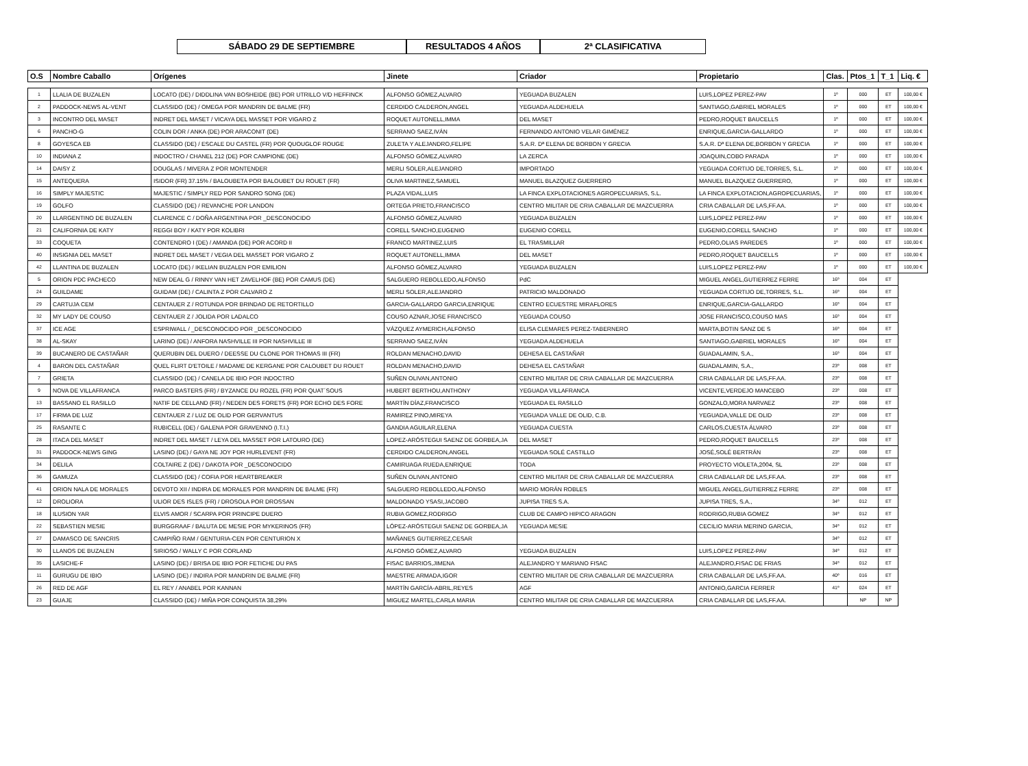SÁBADO 29 DE SEPTIEMBRE RESULTADOS 4 AÑOS 2ª CLASIFICATIVA
| O.S | Nombre Caballo | Orígenes | Jinete | Criador | Propietario | Clas. | Ptos_1 | T_1 | Liq. € |
| --- | --- | --- | --- | --- | --- | --- | --- | --- | --- |
| 1 | LLALIA DE BUZALEN | LOCATO (DE) / DIDDLINA VAN BOSHEIDE (BE) POR UTRILLO V/D HEFFINCK | ALFONSO GÓMEZ,ALVARO | YEGUADA BUZALEN | LUIS,LOPEZ PEREZ-PAV | 1º | 000 | ET | 100,00 € |
| 2 | PADDOCK-NEWS AL-VENT | CLASSIDO (DE) / OMEGA POR MANDRIN DE BALME (FR) | CERDIDO CALDERON,ANGEL | YEGUADA ALDEHUELA | SANTIAGO,GABRIEL MORALES | 1º | 000 | ET | 100,00 € |
| 3 | INCONTRO DEL MASET | INDRET DEL MASET / VICAYA DEL MASSET POR VIGARO Z | ROQUET AUTONELL,IMMA | DEL MASET | PEDRO,ROQUET BAUCELLS | 1º | 000 | ET | 100,00 € |
| 6 | PANCHO-G | COLIN DOR / ANKA (DE) POR ARACONIT (DE) | SERRANO SAEZ,IVÁN | FERNANDO ANTONIO VELAR GIMÉNEZ | ENRIQUE,GARCIA-GALLARDO | 1º | 000 | ET | 100,00 € |
| 8 | GOYESCA EB | CLASSIDO (DE) / ESCALE DU CASTEL (FR) POR QUOUGLOF ROUGE | ZULETA Y ALEJANDRO,FELIPE | S.A.R. Dª ELENA DE BORBON Y GRECIA | S.A.R. Dª ELENA DE,BORBON Y GRECIA | 1º | 000 | ET | 100,00 € |
| 10 | INDIANA Z | INDOCTRO / CHANEL 212 (DE) POR CAMPIONE (DE) | ALFONSO GÓMEZ,ALVARO | LA ZERCA | JOAQUIN,COBO PARADA | 1º | 000 | ET | 100,00 € |
| 14 | DAISY Z | DOUGLAS / MIVERA Z POR MONTENDER | MERLI SOLER,ALEJANDRO | IMPORTADO | YEGUADA CORTIJO DE,TORRES, S.L. | 1º | 000 | ET | 100,00 € |
| 15 | ANTEQUERA | ISIDOR (FR) 37.15% / BALOUBETA POR BALOUBET DU ROUET (FR) | OLIVA MARTINEZ,SAMUEL | MANUEL BLAZQUEZ GUERRERO | MANUEL BLAZQUEZ GUERRERO, | 1º | 000 | ET | 100,00 € |
| 16 | SIMPLY MAJESTIC | MAJESTIC / SIMPLY RED POR SANDRO SONG (DE) | PLAZA VIDAL,LUIS | LA FINCA EXPLOTACIONES AGROPECUARIAS, S.L. | LA FINCA EXPLOTACION,AGROPECUARIAS, | 1º | 000 | ET | 100,00 € |
| 19 | GOLFO | CLASSIDO (DE) / REVANCHE POR LANDON | ORTEGA PRIETO,FRANCISCO | CENTRO MILITAR DE CRIA CABALLAR DE MAZCUERRA | CRIA CABALLAR DE LAS,FF.AA. | 1º | 000 | ET | 100,00 € |
| 20 | LLARGENTINO DE BUZALEN | CLARENCE C / DOÑA ARGENTINA POR _DESCONOCIDO | ALFONSO GÓMEZ,ALVARO | YEGUADA BUZALEN | LUIS,LOPEZ PEREZ-PAV | 1º | 000 | ET | 100,00 € |
| 21 | CALIFORNIA DE KATY | REGGI BOY / KATY POR KOLIBRI | CORELL SANCHO,EUGENIO | EUGENIO CORELL | EUGENIO,CORELL SANCHO | 1º | 000 | ET | 100,00 € |
| 33 | COQUETA | CONTENDRO I (DE) / AMANDA (DE) POR ACORD II | FRANCO MARTINEZ,LUIS | EL TRASMILLAR | PEDRO,OLIAS PAREDES | 1º | 000 | ET | 100,00 € |
| 40 | INSIGNIA DEL MASET | INDRET DEL MASET / VEGIA DEL MASSET POR VIGARO Z | ROQUET AUTONELL,IMMA | DEL MASET | PEDRO,ROQUET BAUCELLS | 1º | 000 | ET | 100,00 € |
| 42 | LLANTINA DE BUZALEN | LOCATO (DE) / IKELIAN BUZALEN POR EMILION | ALFONSO GÓMEZ,ALVARO | YEGUADA BUZALEN | LUIS,LOPEZ PEREZ-PAV | 1º | 000 | ET | 100,00 € |
| 5 | ORION PDC PACHECO | NEW DEAL G / RINNY VAN HET ZAVELHOF (BE) POR CAMUS (DE) | SALGUERO REBOLLEDO,ALFONSO | PdC | MIGUEL ANGEL,GUTIERREZ FERRE | 16º | 004 | ET | |
| 24 | GUILDAME | GUIDAM (DE) / CALINTA Z POR CALVARO Z | MERLI SOLER,ALEJANDRO | PATRICIO MALDONADO | YEGUADA CORTIJO DE,TORRES, S.L. | 16º | 004 | ET | |
| 29 | CARTUJA CEM | CENTAUER Z / ROTUNDA POR BRINDAO DE RETORTILLO | GARCIA-GALLARDO GARCIA,ENRIQUE | CENTRO ECUESTRE MIRAFLORES | ENRIQUE,GARCIA-GALLARDO | 16º | 004 | ET | |
| 32 | MY LADY DE COUSO | CENTAUER Z / JOLIDA POR LADALCO | COUSO AZNAR,JOSE FRANCISCO | YEGUADA COUSO | JOSE FRANCISCO,COUSO MAS | 16º | 004 | ET | |
| 37 | ICE AGE | ESPRIWALL / _DESCONOCIDO POR _DESCONOCIDO | VÁZQUEZ AYMERICH,ALFONSO | ELISA CLEMARES PEREZ-TABERNERO | MARTA,BOTIN SANZ DE S | 16º | 004 | ET | |
| 38 | AL-SKAY | LARINO (DE) / ANFORA NASHVILLE III POR NASHVILLE III | SERRANO SAEZ,IVÁN | YEGUADA ALDEHUELA | SANTIAGO,GABRIEL MORALES | 16º | 004 | ET | |
| 39 | BUCANERO DE CASTAÑAR | QUERUBIN DEL DUERO / DEESSE DU CLONE POR THOMAS III (FR) | ROLDAN MENACHO,DAVID | DEHESA EL CASTAÑAR | GUADALAMIN, S.A., | 16º | 004 | ET | |
| 4 | BARON DEL CASTAÑAR | QUEL FLIRT D'ETOILE / MADAME DE KERGANE POR CALOUBET DU ROUET | ROLDAN MENACHO,DAVID | DEHESA EL CASTAÑAR | GUADALAMIN, S.A., | 23º | 008 | ET | |
| 7 | GRIETA | CLASSIDO (DE) / CANELA DE IBIO POR INDOCTRO | SUÑEN OLIVAN,ANTONIO | CENTRO MILITAR DE CRIA CABALLAR DE MAZCUERRA | CRIA CABALLAR DE LAS,FF.AA. | 23º | 008 | ET | |
| 9 | NOVA DE VILLAFRANCA | PARCO BASTERS (FR) / BYZANCE DU ROZEL (FR) POR QUAT´SOUS | HUBERT BERTHOU,ANTHONY | YEGUADA VILLAFRANCA | VICENTE,VERDEJO MANCEBO | 23º | 008 | ET | |
| 13 | BASSANO EL RASILLO | NATIF DE CELLAND (FR) / NEDEN DES FORETS (FR) POR ECHO DES FORE | MARTÍN DÍAZ,FRANCISCO | YEGUADA EL RASILLO | GONZALO,MORA NARVAEZ | 23º | 008 | ET | |
| 17 | FIRMA DE LUZ | CENTAUER Z / LUZ DE OLID POR GERVANTUS | RAMIREZ PINO,MIREYA | YEGUADA VALLE DE OLID, C.B. | YEGUADA,VALLE DE OLID | 23º | 008 | ET | |
| 25 | RASANTE C | RUBICELL (DE) / GALENA POR GRAVENNO (I.T.I.) | GANDIA AGUILAR,ELENA | YEGUADA CUESTA | CARLOS,CUESTA ÁLVARO | 23º | 008 | ET | |
| 28 | ITACA DEL MASET | INDRET DEL MASET / LEYA DEL MASSET POR LATOURO (DE) | LOPEZ-ARÓSTEGUI SAENZ DE GORBEA,JA | DEL MASET | PEDRO,ROQUET BAUCELLS | 23º | 008 | ET | |
| 31 | PADDOCK-NEWS GING | LASINO (DE) / GAYA NE JOY POR HURLEVENT (FR) | CERDIDO CALDERON,ANGEL | YEGUADA SOLÉ CASTILLO | JOSÉ,SOLÉ BERTRÁN | 23º | 008 | ET | |
| 34 | DELILA | COLTAIRE Z (DE) / DAKOTA POR _DESCONOCIDO | CAMIRUAGA RUEDA,ENRIQUE | TODA | PROYECTO VIOLETA,2004, SL | 23º | 008 | ET | |
| 36 | GAMUZA | CLASSIDO (DE) / COFIA POR HEARTBREAKER | SUÑEN OLIVAN,ANTONIO | CENTRO MILITAR DE CRIA CABALLAR DE MAZCUERRA | CRIA CABALLAR DE LAS,FF.AA. | 23º | 008 | ET | |
| 41 | ORION NALA DE MORALES | DEVOTO XII / INDIRA DE MORALES POR MANDRIN DE BALME (FR) | SALGUERO REBOLLEDO,ALFONSO | MARIO MORÁN ROBLES | MIGUEL ANGEL,GUTIERREZ FERRE | 23º | 008 | ET | |
| 12 | DROLIORA | ULIOR DES ISLES (FR) / DROSOLA POR DROSSAN | MALDONADO YSASI,JACOBO | JUPISA TRES S.A. | JUPISA TRES, S.A., | 34º | 012 | ET | |
| 18 | ILUSION YAR | ELVIS AMOR / SCARPA POR PRINCIPE DUERO | RUBIA GOMEZ,RODRIGO | CLUB DE CAMPO HIPICO ARAGON | RODRIGO,RUBIA GOMEZ | 34º | 012 | ET | |
| 22 | SEBASTIEN MESIE | BURGGRAAF / BALUTA DE MESIE POR MYKERINOS (FR) | LÓPEZ-ARÓSTEGUI SAENZ DE GORBEA,JA | YEGUADA MESIE | CECILIO MARIA MERINO GARCIA, | 34º | 012 | ET | |
| 27 | DAMASCO DE SANCRIS | CAMPIÑO RAM / GENTURIA-CEN POR CENTURION X | MAÑANES GUTIERREZ,CESAR | | | 34º | 012 | ET | |
| 30 | LLANOS DE BUZALEN | SIRIOSO / WALLY C POR CORLAND | ALFONSO GÓMEZ,ALVARO | YEGUADA BUZALEN | LUIS,LOPEZ PEREZ-PAV | 34º | 012 | ET | |
| 35 | LASICHE-F | LASINO (DE) / BRISA DE IBIO POR FETICHE DU PAS | FISAC BARRIOS,JIMENA | ALEJANDRO Y MARIANO FISAC | ALEJANDRO,FISAC DE FRIAS | 34º | 012 | ET | |
| 11 | GURUGU DE IBIO | LASINO (DE) / INDIRA POR MANDRIN DE BALME (FR) | MAESTRE ARMADA,IGOR | CENTRO MILITAR DE CRIA CABALLAR DE MAZCUERRA | CRIA CABALLAR DE LAS,FF.AA. | 40º | 016 | ET | |
| 26 | RED DE AGF | EL REY / ANABEL POR KANNAN | MARTÍN GARCÍA-ABRIL,REYES | AGF | ANTONIO,GARCIA FERRER | 41º | 024 | ET | |
| 23 | GUAJE | CLASSIDO (DE) / MIÑA POR CONQUISTA 38,29% | MIGUEZ MARTEL,CARLA MARIA | CENTRO MILITAR DE CRIA CABALLAR DE MAZCUERRA | CRIA CABALLAR DE LAS,FF.AA. | | NP | NP | |